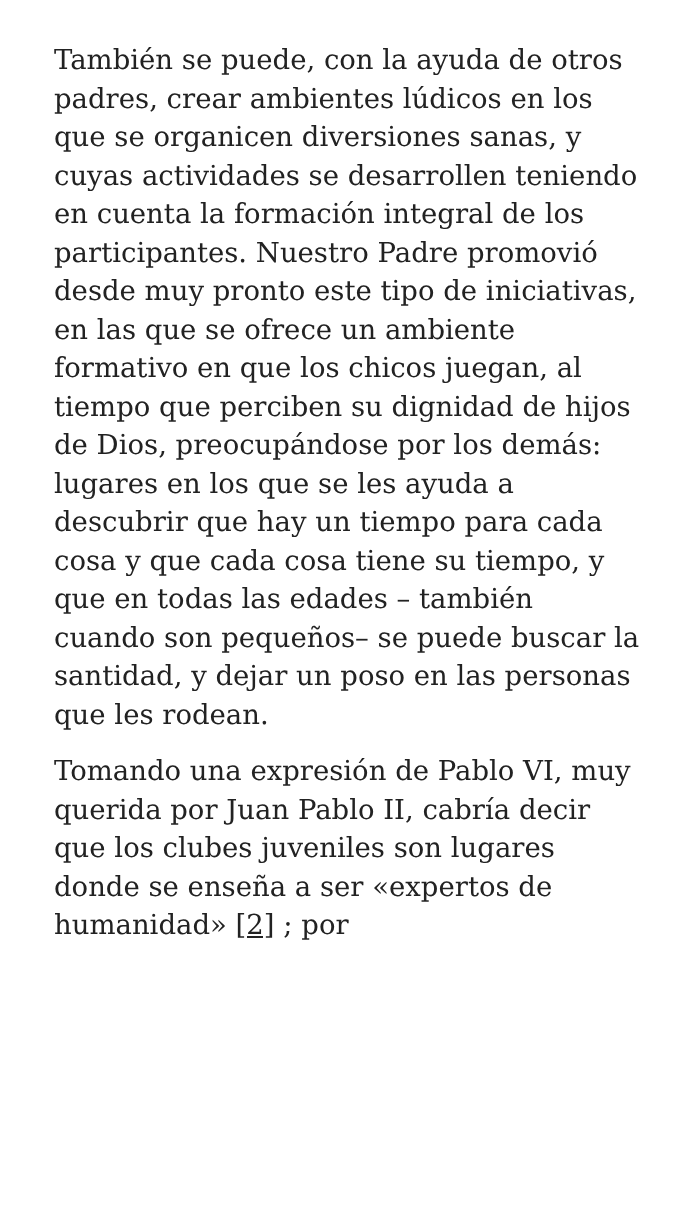También se puede, con la ayuda de otros padres, crear ambientes lúdicos en los que se organicen diversiones sanas, y cuyas actividades se desarrollen teniendo en cuenta la formación integral de los participantes. Nuestro Padre promovió desde muy pronto este tipo de iniciativas, en las que se ofrece un ambiente formativo en que los chicos juegan, al tiempo que perciben su dignidad de hijos de Dios, preocupándose por los demás: lugares en los que se les ayuda a descubrir que hay un tiempo para cada cosa y que cada cosa tiene su tiempo, y que en todas las edades – también cuando son pequeños– se puede buscar la santidad, y dejar un poso en las personas que les rodean.
Tomando una expresión de Pablo VI, muy querida por Juan Pablo II, cabría decir que los clubes juveniles son lugares donde se enseña a ser «expertos de humanidad» [2] ; por